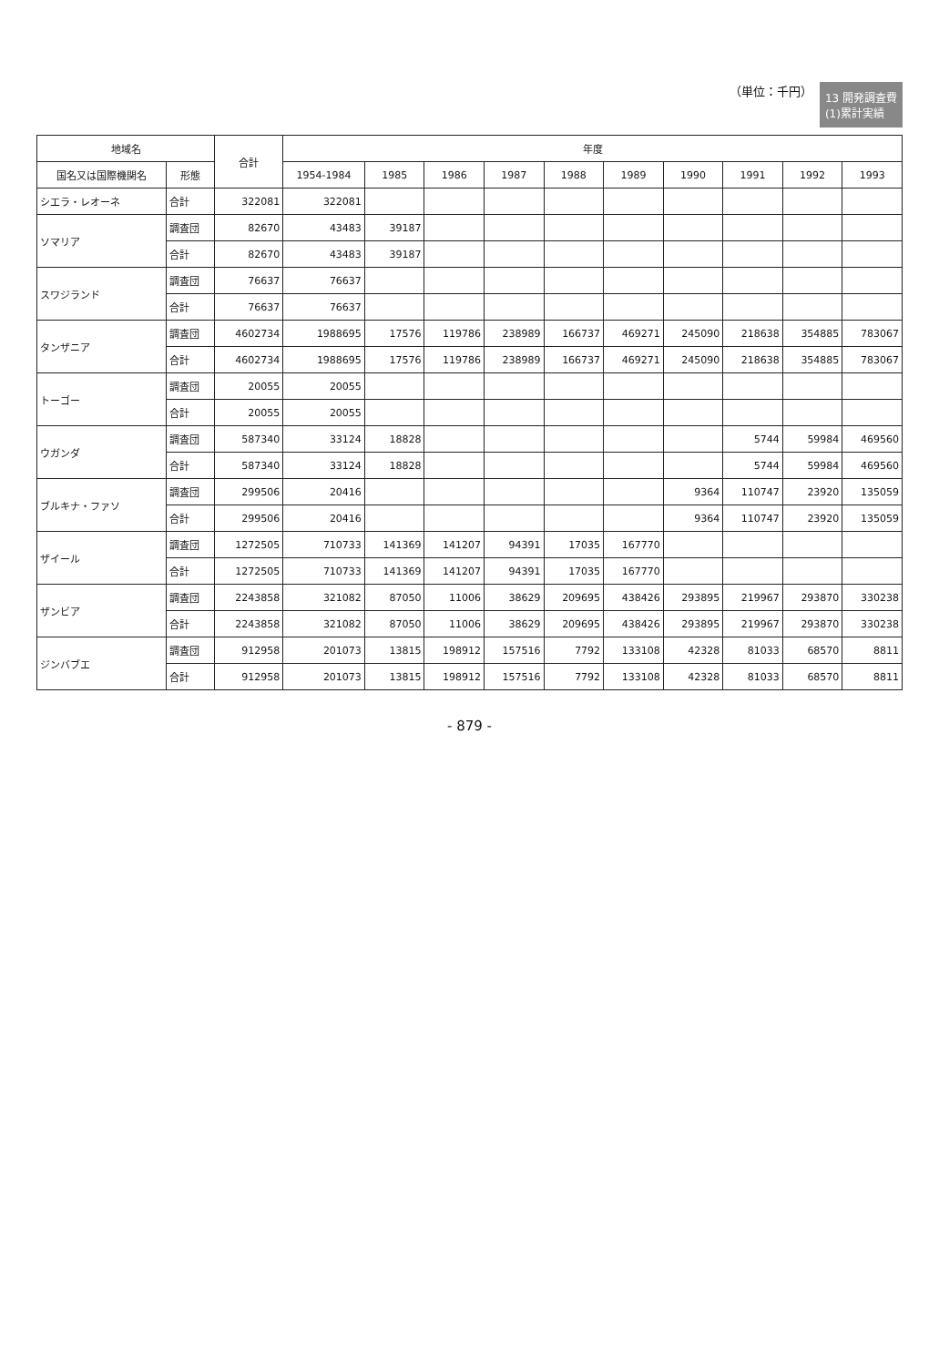13 開発調査費
(1)累計実績
（単位：千円）
| 地域名 | | 合計 | 年度 | | | | | | | | | |
| --- | --- | --- | --- | --- | --- | --- | --- | --- | --- | --- | --- | --- |
| 国名又は国際機関名 | 形態 | | 1954-1984 | 1985 | 1986 | 1987 | 1988 | 1989 | 1990 | 1991 | 1992 | 1993 |
| シエラ・レオーネ | 合計 | 322081 | 322081 | | | | | | | | | |
| ソマリア | 調査団 | 82670 | 43483 | 39187 | | | | | | | | |
| | 合計 | 82670 | 43483 | 39187 | | | | | | | | |
| スワジランド | 調査団 | 76637 | 76637 | | | | | | | | | |
| | 合計 | 76637 | 76637 | | | | | | | | | |
| タンザニア | 調査団 | 4602734 | 1988695 | 17576 | 119786 | 238989 | 166737 | 469271 | 245090 | 218638 | 354885 | 783067 |
| | 合計 | 4602734 | 1988695 | 17576 | 119786 | 238989 | 166737 | 469271 | 245090 | 218638 | 354885 | 783067 |
| トーゴー | 調査団 | 20055 | 20055 | | | | | | | | | |
| | 合計 | 20055 | 20055 | | | | | | | | | |
| ウガンダ | 調査団 | 587340 | 33124 | 18828 | | | | | | 5744 | 59984 | 469560 |
| | 合計 | 587340 | 33124 | 18828 | | | | | | 5744 | 59984 | 469560 |
| ブルキナ・ファソ | 調査団 | 299506 | 20416 | | | | | | 9364 | 110747 | 23920 | 135059 |
| | 合計 | 299506 | 20416 | | | | | | 9364 | 110747 | 23920 | 135059 |
| ザイール | 調査団 | 1272505 | 710733 | 141369 | 141207 | 94391 | 17035 | 167770 | | | | |
| | 合計 | 1272505 | 710733 | 141369 | 141207 | 94391 | 17035 | 167770 | | | | |
| ザンビア | 調査団 | 2243858 | 321082 | 87050 | 11006 | 38629 | 209695 | 438426 | 293895 | 219967 | 293870 | 330238 |
| | 合計 | 2243858 | 321082 | 87050 | 11006 | 38629 | 209695 | 438426 | 293895 | 219967 | 293870 | 330238 |
| ジンバブエ | 調査団 | 912958 | 201073 | 13815 | 198912 | 157516 | 7792 | 133108 | 42328 | 81033 | 68570 | 8811 |
| | 合計 | 912958 | 201073 | 13815 | 198912 | 157516 | 7792 | 133108 | 42328 | 81033 | 68570 | 8811 |
- 879 -